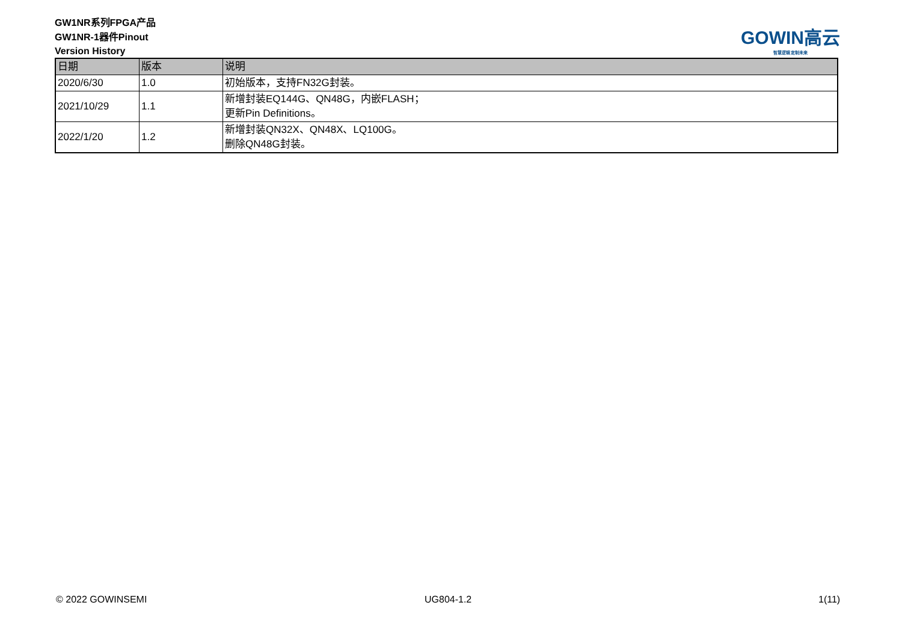GW1NR系列FPGA产品
GW1NR-1器件Pinout
Version History
GOWIN高云
智慧逻辑 定制未来
| 日期 | 版本 | 说明 |
| --- | --- | --- |
| 2020/6/30 | 1.0 | 初始版本，支持FN32G封装。 |
| 2021/10/29 | 1.1 | 新增封装EQ144G、QN48G，内嵌FLASH； 更新Pin Definitions。 |
| 2022/1/20 | 1.2 | 新增封装QN32X、QN48X、LQ100G。 删除QN48G封装。 |
© 2022 GOWINSEMI UG804-1.2 1(11)